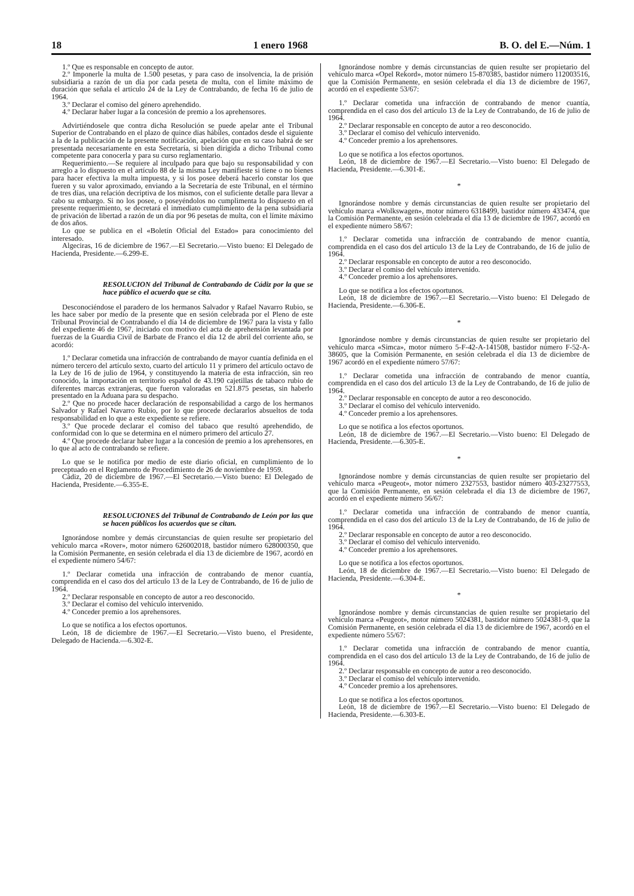18 1 enero 1968 B. O. del E.—Núm. 1
1.º Que es responsable en concepto de autor.
2.º Imponerle la multa de 1.500 pesetas, y para caso de insolvencia, la de prisión subsidiaria a razón de un día por cada peseta de multa, con el límite máximo de duración que señala el artículo 24 de la Ley de Contrabando, de fecha 16 de julio de 1964.
3.º Declarar el comiso del género aprehendido.
4.º Declarar haber lugar a la concesión de premio a los aprehensores.
Advirtiéndosele que contra dicha Resolución se puede apelar ante el Tribunal Superior de Contrabando en el plazo de quince días hábiles, contados desde el siguiente a la de la publicación de la presente notificación, apelación que en su caso habrá de ser presentada necesariamente en esta Secretaría, si bien dirigida a dicho Tribunal como competente para conocerla y para su curso reglamentario.
Requerimiento.—Se requiere al inculpado para que bajo su responsabilidad y con arreglo a lo dispuesto en el artículo 88 de la misma Ley manifieste si tiene o no bienes para hacer efectiva la multa impuesta, y si los posee deberá hacerlo constar los que fueren y su valor aproximado, enviando a la Secretaría de este Tribunal, en el término de tres días, una relación decriptiva de los mismos, con el suficiente detalle para llevar a cabo su embargo. Si no los posee, o poseyéndolos no cumplimenta lo dispuesto en el presente requerimiento, se decretará el inmediato cumplimiento de la pena subsidiaria de privación de libertad a razón de un día por 96 pesetas de multa, con el límite máximo de dos años.
Lo que se publica en el «Boletín Oficial del Estado» para conocimiento del interesado.
Algeciras, 16 de diciembre de 1967.—El Secretario.—Visto bueno: El Delegado de Hacienda, Presidente.—6.299-E.
RESOLUCION del Tribunal de Contrabando de Cádiz por la que se hace público el acuerdo que se cita.
Desconociéndose el paradero de los hermanos Salvador y Rafael Navarro Rubio, se les hace saber por medio de la presente que en sesión celebrada por el Pleno de este Tribunal Provincial de Contrabando el día 14 de diciembre de 1967 para la vista y fallo del expediente 46 de 1967, iniciado con motivo del acta de aprehensión levantada por fuerzas de la Guardia Civil de Barbate de Franco el día 12 de abril del corriente año, se acordó:
1.º Declarar cometida una infracción de contrabando de mayor cuantía definida en el número tercero del artículo sexto, cuarto del artículo 11 y primero del artículo octavo de la Ley de 16 de julio de 1964, y constituyendo la materia de esta infracción, sin reo conocido, la importación en territorio español de 43.190 cajetillas de tabaco rubio de diferentes marcas extranjeras, que fueron valoradas en 521.875 pesetas, sin haberlo presentado en la Aduana para su despacho.
2.º Que no procede hacer declaración de responsabilidad a cargo de los hermanos Salvador y Rafael Navarro Rubio, por lo que procede declararlos absueltos de toda responsabilidad en lo que a este expediente se refiere.
3.º Que procede declarar el comiso del tabaco que resultó aprehendido, de conformidad con lo que se determina en el número primero del artículo 27.
4.º Que procede declarar haber lugar a la concesión de premio a los aprehensores, en lo que al acto de contrabando se refiere.
Lo que se le notifica por medio de este diario oficial, en cumplimiento de lo preceptuado en el Reglamento de Procedimiento de 26 de noviembre de 1959.
Cádiz, 20 de diciembre de 1967.—El Secretario.—Visto bueno: El Delegado de Hacienda, Presidente.—6.355-E.
RESOLUCIONES del Tribunal de Contrabando de León por las que se hacen públicos los acuerdos que se citan.
Ignorándose nombre y demás circunstancias de quien resulte ser propietario del vehículo marca «Rover», motor número 626002018, bastidor número 628000350, que la Comisión Permanente, en sesión celebrada el día 13 de diciembre de 1967, acordó en el expediente número 54/67:
1.º Declarar cometida una infracción de contrabando de menor cuantía, comprendida en el caso dos del artículo 13 de la Ley de Contrabando, de 16 de julio de 1964.
2.º Declarar responsable en concepto de autor a reo desconocido.
3.º Declarar el comiso del vehículo intervenido.
4.º Conceder premio a los aprehensores.
Lo que se notifica a los efectos oportunos.
León, 18 de diciembre de 1967.—El Secretario.—Visto bueno, el Presidente, Delegado de Hacienda.—6.302-E.
Ignorándose nombre y demás circunstancias de quien resulte ser propietario del vehículo marca «Opel Rekord», motor número 15-870385, bastidor número 112003516, que la Comisión Permanente, en sesión celebrada el día 13 de diciembre de 1967, acordó en el expediente 53/67:
1.º Declarar cometida una infracción de contrabando de menor cuantía, comprendida en el caso dos del artículo 13 de la Ley de Contrabando, de 16 de julio de 1964.
2.º Declarar responsable en concepto de autor a reo desconocido.
3.º Declarar el comiso del vehículo intervenido.
4.º Conceder premio a los aprehensores.
Lo que se notifica a los efectos oportunos.
León, 18 de diciembre de 1967.—El Secretario.—Visto bueno: El Delegado de Hacienda, Presidente.—6.301-E.
*
Ignorándose nombre y demás circunstancias de quien resulte ser propietario del vehículo marca «Wolkswagen», motor número 6318499, bastidor número 433474, que la Comisión Permanente, en sesión celebrada el día 13 de diciembre de 1967, acordó en el expediente número 58/67:
1.º Declarar cometida una infracción de contrabando de menor cuantía, comprendida en el caso dos del artículo 13 de la Ley de Contrabando, de 16 de julio de 1964.
2.º Declarar responsable en concepto de autor a reo desconocido.
3.º Declarar el comiso del vehículo intervenido.
4.º Conceder premio a los aprehensores.
Lo que se notifica a los efectos oportunos.
León, 18 de diciembre de 1967.—El Secretario.—Visto bueno: El Delegado de Hacienda, Presidente.—6.306-E.
*
Ignorándose nombre y demás circunstancias de quien resulte ser propietario del vehículo marca «Simca», motor número 5-F-42-A-141508, bastidor número F-52-A-38605, que la Comisión Permanente, en sesión celebrada el día 13 de diciembre de 1967 acordó en el expediente número 57/67:
1.º Declarar cometida una infracción de contrabando de menor cuantía, comprendida en el caso dos del artículo 13 de la Ley de Contrabando, de 16 de julio de 1964.
2.º Declarar responsable en concepto de autor a reo desconocido.
3.º Declarar el comiso del vehículo intervenido.
4.º Conceder premio a los aprehensores.
Lo que se notifica a los efectos oportunos.
León, 18 de diciembre de 1967.—El Secretario.—Visto bueno: El Delegado de Hacienda, Presidente.—6.305-E.
*
Ignorándose nombre y demás circunstancias de quien resulte ser propietario del vehículo marca «Peugeot», motor número 2327553, bastidor número 403-23277553, que la Comisión Permanente, en sesión celebrada el día 13 de diciembre de 1967, acordó en el expediente número 56/67:
1.º Declarar cometida una infracción de contrabando de menor cuantía, comprendida en el caso dos del artículo 13 de la Ley de Contrabando, de 16 de julio de 1964.
2.º Declarar responsable en concepto de autor a reo desconocido.
3.º Declarar el comiso del vehículo intervenido.
4.º Conceder premio a los aprehensores.
Lo que se notifica a los efectos oportunos.
León, 18 de diciembre de 1967.—El Secretario.—Visto bueno: El Delegado de Hacienda, Presidente.—6.304-E.
*
Ignorándose nombre y demás circunstancias de quien resulte ser propietario del vehículo marca «Peugeot», motor número 5024381, bastidor número 5024381-9, que la Comisión Permanente, en sesión celebrada el día 13 de diciembre de 1967, acordó en el expediente número 55/67:
1.º Declarar cometida una infracción de contrabando de menor cuantía, comprendida en el caso dos del artículo 13 de la Ley de Contrabando, de 16 de julio de 1964.
2.º Declarar responsable en concepto de autor a reo desconocido.
3.º Declarar el comiso del vehículo intervenido.
4.º Conceder premio a los aprehensores.
Lo que se notifica a los efectos oportunos.
León, 18 de diciembre de 1967.—El Secretario.—Visto bueno: El Delegado de Hacienda, Presidente.—6.303-E.